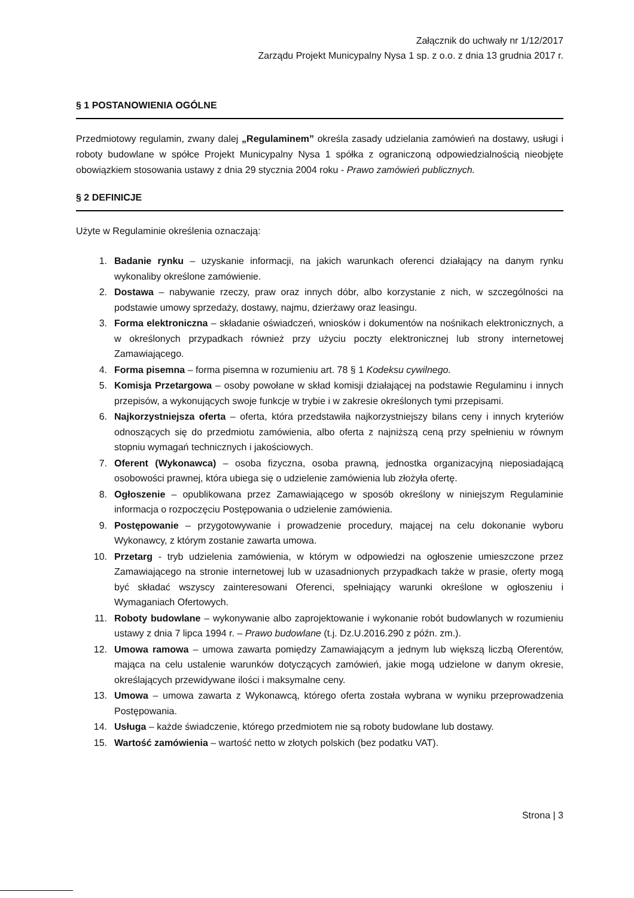Załącznik do uchwały nr 1/12/2017
Zarządu Projekt Municypalny Nysa 1 sp. z o.o. z dnia 13 grudnia 2017 r.
§ 1 POSTANOWIENIA OGÓLNE
Przedmiotowy regulamin, zwany dalej „Regulaminem” określa zasady udzielania zamówień na dostawy, usługi i roboty budowlane w spółce Projekt Municypalny Nysa 1 spółka z ograniczoną odpowiedzialnością nieobjęte obowiązkiem stosowania ustawy z dnia 29 stycznia 2004 roku - Prawo zamówień publicznych.
§ 2 DEFINICJE
Użyte w Regulaminie określenia oznaczają:
1. Badanie rynku – uzyskanie informacji, na jakich warunkach oferenci działający na danym rynku wykonaliby określone zamówienie.
2. Dostawa – nabywanie rzeczy, praw oraz innych dóbr, albo korzystanie z nich, w szczególności na podstawie umowy sprzedaży, dostawy, najmu, dzierżawy oraz leasingu.
3. Forma elektroniczna – składanie oświadczeń, wniosków i dokumentów na nośnikach elektronicznych, a w określonych przypadkach również przy użyciu poczty elektronicznej lub strony internetowej Zamawiającego.
4. Forma pisemna – forma pisemna w rozumieniu art. 78 § 1 Kodeksu cywilnego.
5. Komisja Przetargowa – osoby powołane w skład komisji działającej na podstawie Regulaminu i innych przepisów, a wykonujących swoje funkcje w trybie i w zakresie określonych tymi przepisami.
6. Najkorzystniejsza oferta – oferta, która przedstawiła najkorzystniejszy bilans ceny i innych kryteriów odnoszących się do przedmiotu zamówienia, albo oferta z najniższą ceną przy spełnieniu w równym stopniu wymagań technicznych i jakościowych.
7. Oferent (Wykonawca) – osoba fizyczna, osoba prawną, jednostka organizacyjną nieposiadającą osobowości prawnej, która ubiega się o udzielenie zamówienia lub złożyła ofertę.
8. Ogłoszenie – opublikowana przez Zamawiającego w sposób określony w niniejszym Regulaminie informacja o rozpoczęciu Postępowania o udzielenie zamówienia.
9. Postępowanie – przygotowywanie i prowadzenie procedury, mającej na celu dokonanie wyboru Wykonawcy, z którym zostanie zawarta umowa.
10. Przetarg - tryb udzielenia zamówienia, w którym w odpowiedzi na ogłoszenie umieszczone przez Zamawiającego na stronie internetowej lub w uzasadnionych przypadkach także w prasie, oferty mogą być składać wszyscy zainteresowani Oferenci, spełniający warunki określone w ogłoszeniu i Wymaganiach Ofertowych.
11. Roboty budowlane – wykonywanie albo zaprojektowanie i wykonanie robót budowlanych w rozumieniu ustawy z dnia 7 lipca 1994 r. – Prawo budowlane (t.j. Dz.U.2016.290 z późn. zm.).
12. Umowa ramowa – umowa zawarta pomiędzy Zamawiającym a jednym lub większą liczbą Oferentów, mająca na celu ustalenie warunków dotyczących zamówień, jakie mogą udzielone w danym okresie, określających przewidywane ilości i maksymalne ceny.
13. Umowa – umowa zawarta z Wykonawcą, którego oferta została wybrana w wyniku przeprowadzenia Postępowania.
14. Usługa – każde świadczenie, którego przedmiotem nie są roboty budowlane lub dostawy.
15. Wartość zamówienia – wartość netto w złotych polskich (bez podatku VAT).
Strona | 3